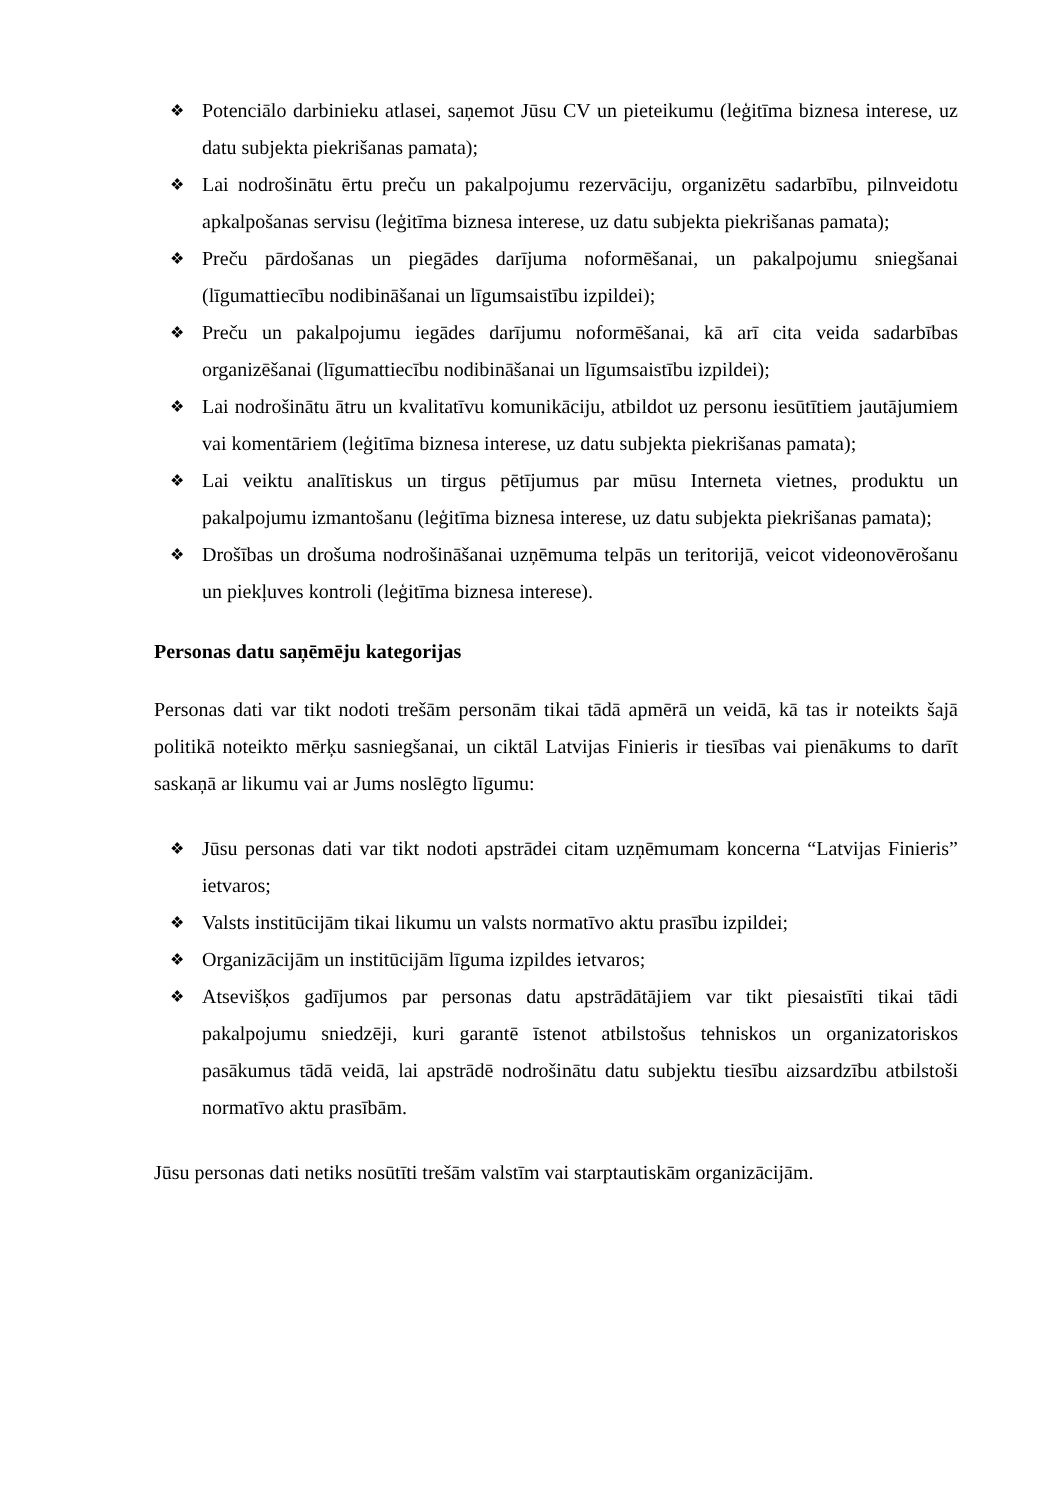❖ Potenciālo darbinieku atlasei, saņemot Jūsu CV un pieteikumu (leģitīma biznesa interese, uz datu subjekta piekrišanas pamata);
❖ Lai nodrošinātu ērtu preču un pakalpojumu rezervāciju, organizētu sadarbību, pilnveidotu apkalpošanas servisu (leģitīma biznesa interese, uz datu subjekta piekrišanas pamata);
❖ Preču pārdošanas un piegādes darījuma noformēšanai, un pakalpojumu sniegšanai (līgumattiecību nodibināšanai un līgumsaistību izpildei);
❖ Preču un pakalpojumu iegādes darījumu noformēšanai, kā arī cita veida sadarbības organizēšanai (līgumattiecību nodibināšanai un līgumsaistību izpildei);
❖ Lai nodrošinātu ātru un kvalitatīvu komunikāciju, atbildot uz personu iesūtītiem jautājumiem vai komentāriem (leģitīma biznesa interese, uz datu subjekta piekrišanas pamata);
❖ Lai veiktu analītiskus un tirgus pētījumus par mūsu Interneta vietnes, produktu un pakalpojumu izmantošanu (leģitīma biznesa interese, uz datu subjekta piekrišanas pamata);
❖ Drošības un drošuma nodrošināšanai uzņēmuma telpās un teritorijā, veicot videonovērošanu un piekļuves kontroli (leģitīma biznesa interese).
Personas datu saņēmēju kategorijas
Personas dati var tikt nodoti trešām personām tikai tādā apmērā un veidā, kā tas ir noteikts šajā politikā noteikto mērķu sasniegšanai, un ciktāl Latvijas Finieris ir tiesības vai pienākums to darīt saskaņā ar likumu vai ar Jums noslēgto līgumu:
❖ Jūsu personas dati var tikt nodoti apstrādei citam uzņēmumam koncerna “Latvijas Finieris” ietvaros;
❖ Valsts institūcijām tikai likumu un valsts normatīvo aktu prasību izpildei;
❖ Organizācijām un institūcijām līguma izpildes ietvaros;
❖ Atsevišķos gadījumos par personas datu apstrādātājiem var tikt piesaistīti tikai tādi pakalpojumu sniedzēji, kuri garantē īstenot atbilstošus tehniskos un organizatoriskos pasākumus tādā veidā, lai apstrādē nodrošinātu datu subjektu tiesību aizsardzību atbilstoši normatīvo aktu prasībām.
Jūsu personas dati netiks nosūtīti trešām valstīm vai starptautiskām organizācijām.